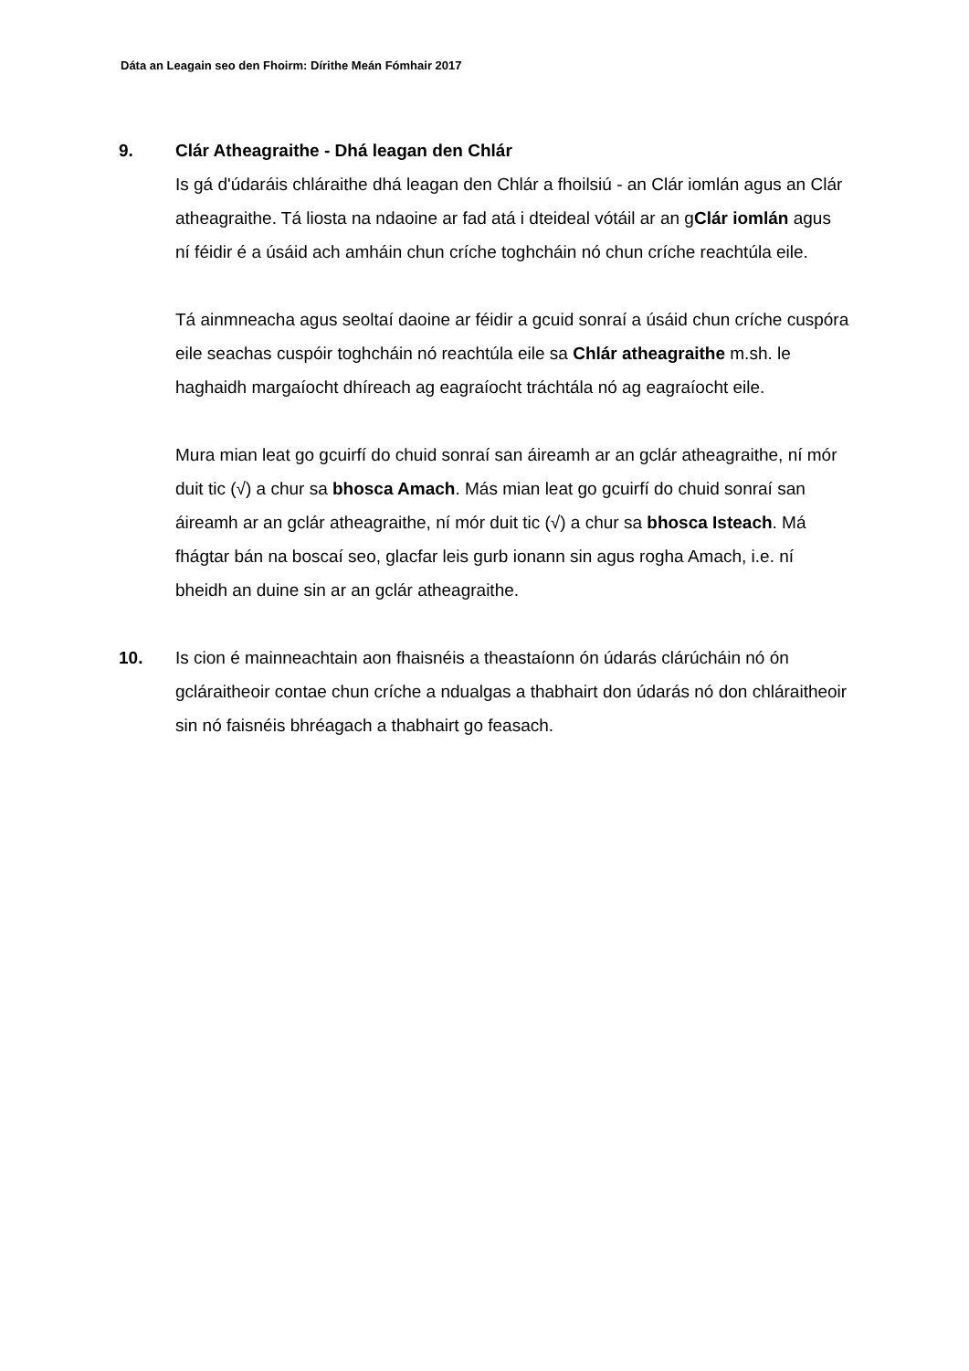Dáta an Leagain seo den Fhoirm: Dírithe Meán Fómhair 2017
9. Clár Atheagraithe - Dhá leagan den Chlár
Is gá d'údaráis chláraithe dhá leagan den Chlár a fhoilsiú - an Clár iomlán agus an Clár atheagraithe. Tá liosta na ndaoine ar fad atá i dteideal vótáil ar an gClár iomlán agus ní féidir é a úsáid ach amháin chun críche toghcháin nó chun críche reachtúla eile.
Tá ainmneacha agus seoltaí daoine ar féidir a gcuid sonraí a úsáid chun críche cuspóra eile seachas cuspóir toghcháin nó reachtúla eile sa Chlár atheagraithe m.sh. le haghaidh margaíocht dhíreach ag eagraíocht tráchtála nó ag eagraíocht eile.
Mura mian leat go gcuirfí do chuid sonraí san áireamh ar an gclár atheagraithe, ní mór duit tic (√) a chur sa bhosca Amach. Más mian leat go gcuirfí do chuid sonraí san áireamh ar an gclár atheagraithe, ní mór duit tic (√) a chur sa bhosca Isteach. Má fhágtar bán na boscaí seo, glacfar leis gurb ionann sin agus rogha Amach, i.e. ní bheidh an duine sin ar an gclár atheagraithe.
10. Is cion é mainneachtain aon fhaisnéis a theastaíonn ón údarás clárúcháin nó ón gcláraitheoir contae chun críche a ndualgas a thabhairt don údarás nó don chláraitheoir sin nó faisnéis bhréagach a thabhairt go feasach.